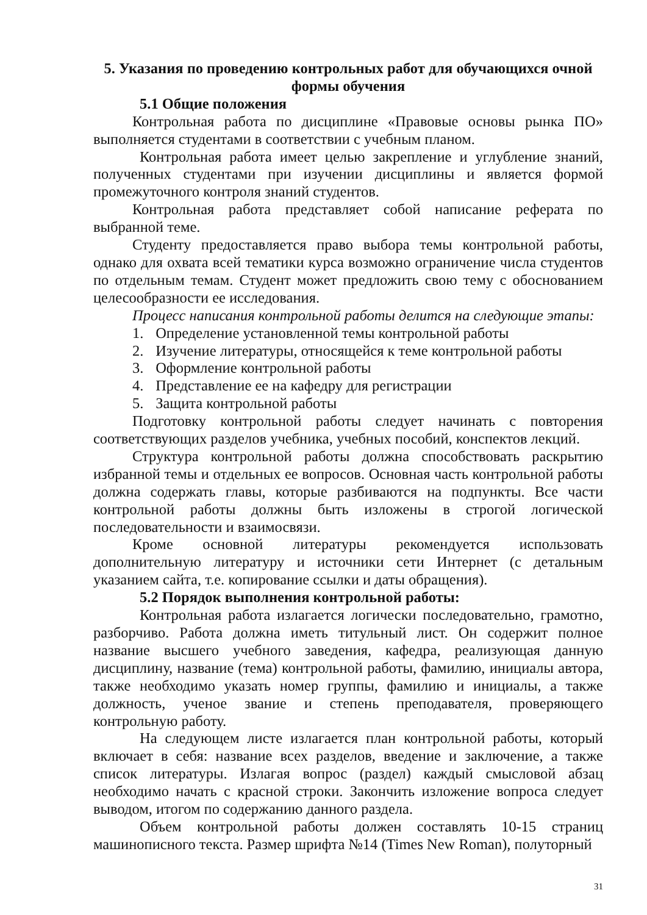5. Указания по проведению контрольных работ для обучающихся очной формы обучения
5.1 Общие положения
Контрольная работа по дисциплине «Правовые основы рынка ПО» выполняется студентами в соответствии с учебным планом.
Контрольная работа имеет целью закрепление и углубление знаний, полученных студентами при изучении дисциплины и является формой промежуточного контроля знаний студентов.
Контрольная работа представляет собой написание реферата по выбранной теме.
Студенту предоставляется право выбора темы контрольной работы, однако для охвата всей тематики курса возможно ограничение числа студентов по отдельным темам. Студент может предложить свою тему с обоснованием целесообразности ее исследования.
Процесс написания контрольной работы делится на следующие этапы:
1. Определение установленной темы контрольной работы
2. Изучение литературы, относящейся к теме контрольной работы
3. Оформление контрольной работы
4. Представление ее на кафедру для регистрации
5. Защита контрольной работы
Подготовку контрольной работы следует начинать с повторения соответствующих разделов учебника, учебных пособий, конспектов лекций.
Структура контрольной работы должна способствовать раскрытию избранной темы и отдельных ее вопросов. Основная часть контрольной работы должна содержать главы, которые разбиваются на подпункты. Все части контрольной работы должны быть изложены в строгой логической последовательности и взаимосвязи.
Кроме основной литературы рекомендуется использовать дополнительную литературу и источники сети Интернет (с детальным указанием сайта, т.е. копирование ссылки и даты обращения).
5.2 Порядок выполнения контрольной работы:
Контрольная работа излагается логически последовательно, грамотно, разборчиво. Работа должна иметь титульный лист. Он содержит полное название высшего учебного заведения, кафедра, реализующая данную дисциплину, название (тема) контрольной работы, фамилию, инициалы автора, также необходимо указать номер группы, фамилию и инициалы, а также должность, ученое звание и степень преподавателя, проверяющего контрольную работу.
На следующем листе излагается план контрольной работы, который включает в себя: название всех разделов, введение и заключение, а также список литературы. Излагая вопрос (раздел) каждый смысловой абзац необходимо начать с красной строки. Закончить изложение вопроса следует выводом, итогом по содержанию данного раздела.
Объем контрольной работы должен составлять 10-15 страниц машинописного текста. Размер шрифта №14 (Times New Roman), полуторный
31